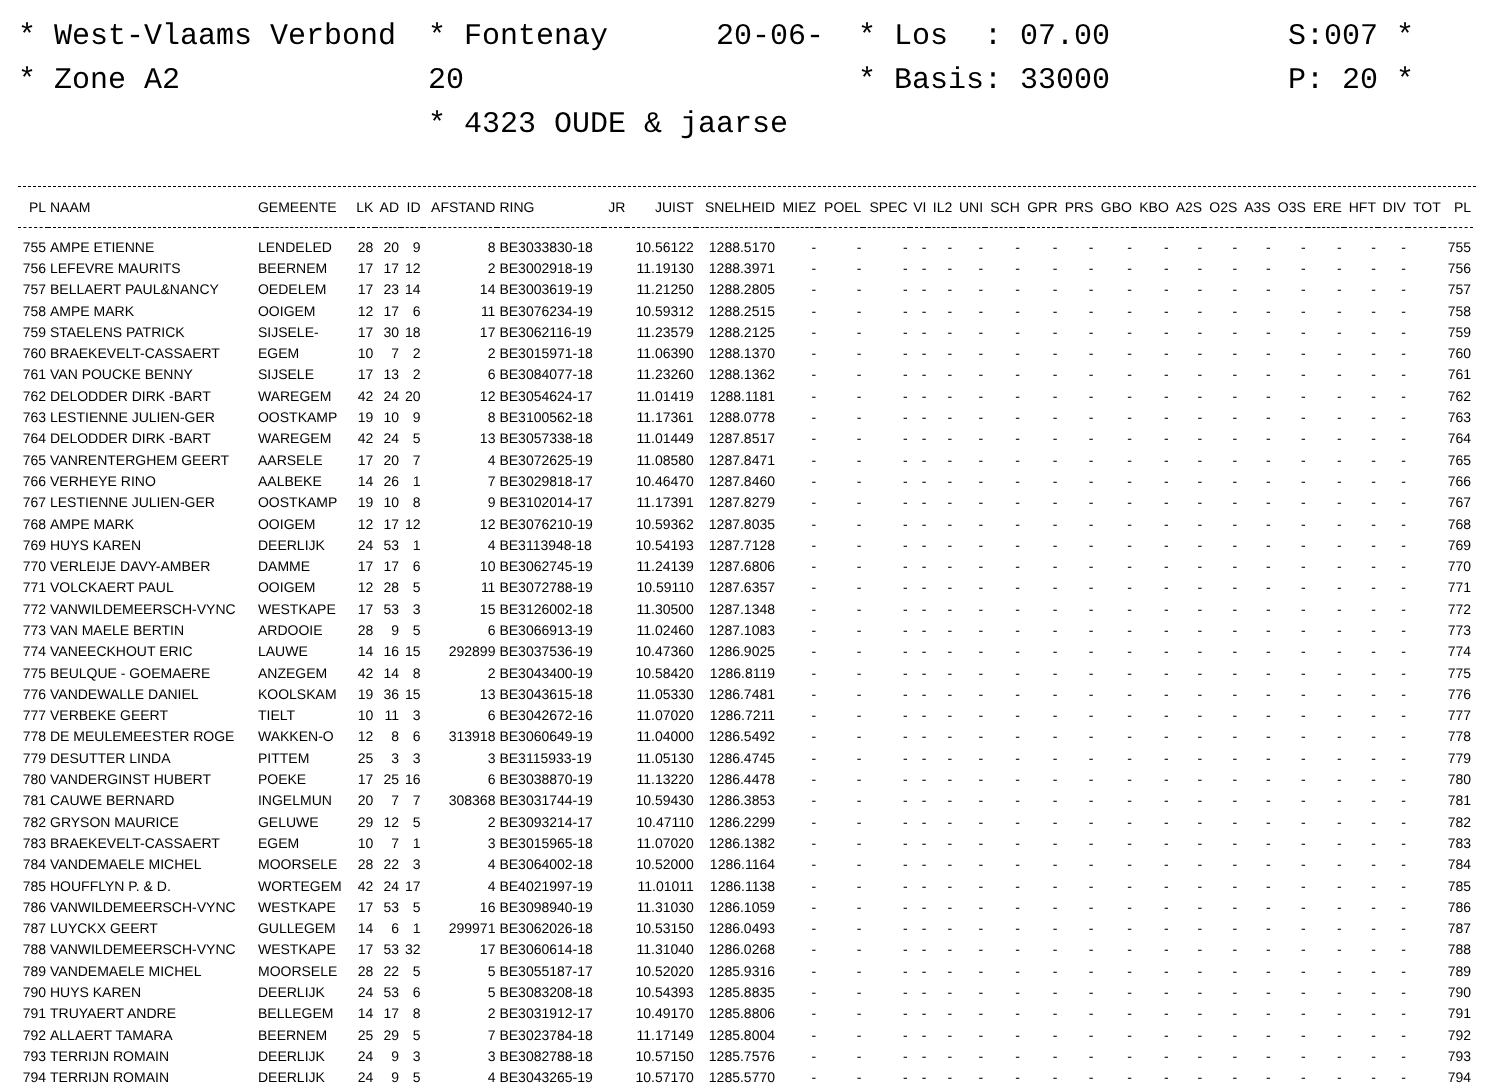* West-Vlaams Verbond
* Zone A2
* Fontenay 20-06-20
* 4323 OUDE & jaarse
* Los : 07.00
* Basis: 33000
S:007 *
P: 20 *
| PL | NAAM | GEMEENTE | LK | AD | ID | AFSTAND | RING | JR | JUIST | SNELHEID | MIEZ | POEL | SPEC | VI | IL2 | UNI | SCH | GPR | PRS | GBO | KBO | A2S | O2S | A3S | O3S | ERE | HFT | DIV | TOT | PL |
| --- | --- | --- | --- | --- | --- | --- | --- | --- | --- | --- | --- | --- | --- | --- | --- | --- | --- | --- | --- | --- | --- | --- | --- | --- | --- | --- | --- | --- | --- | --- |
| 755 | AMPE ETIENNE | LENDELED | 28 | 20 | 9 | 8 | BE3033830-18 | | 10.56122 | 1288.5170 | - | - | - | - | - | - | - | - | - | - | - | - | - | - | - | - | - | - | | 755 |
| 756 | LEFEVRE MAURITS | BEERNEM | 17 | 17 | 12 | 2 | BE3002918-19 | | 11.19130 | 1288.3971 | - | - | - | - | - | - | - | - | - | - | - | - | - | - | - | - | - | - | | 756 |
| 757 | BELLAERT PAUL&NANCY | OEDELEM | 17 | 23 | 14 | 14 | BE3003619-19 | | 11.21250 | 1288.2805 | - | - | - | - | - | - | - | - | - | - | - | - | - | - | - | - | - | - | | 757 |
| 758 | AMPE MARK | OOIGEM | 12 | 17 | 6 | 11 | BE3076234-19 | | 10.59312 | 1288.2515 | - | - | - | - | - | - | - | - | - | - | - | - | - | - | - | - | - | - | | 758 |
| 759 | STAELENS PATRICK | SIJSELE- | 17 | 30 | 18 | 17 | BE3062116-19 | | 11.23579 | 1288.2125 | - | - | - | - | - | - | - | - | - | - | - | - | - | - | - | - | - | - | | 759 |
| 760 | BRAEKEVELT-CASSAERT | EGEM | 10 | 7 | 2 | 2 | BE3015971-18 | | 11.06390 | 1288.1370 | - | - | - | - | - | - | - | - | - | - | - | - | - | - | - | - | - | - | | 760 |
| 761 | VAN POUCKE BENNY | SIJSELE | 17 | 13 | 2 | 6 | BE3084077-18 | | 11.23260 | 1288.1362 | - | - | - | - | - | - | - | - | - | - | - | - | - | - | - | - | - | - | | 761 |
| 762 | DELODDER DIRK -BART | WAREGEM | 42 | 24 | 20 | 12 | BE3054624-17 | | 11.01419 | 1288.1181 | - | - | - | - | - | - | - | - | - | - | - | - | - | - | - | - | - | - | | 762 |
| 763 | LESTIENNE JULIEN-GER | OOSTKAMP | 19 | 10 | 9 | 8 | BE3100562-18 | | 11.17361 | 1288.0778 | - | - | - | - | - | - | - | - | - | - | - | - | - | - | - | - | - | - | | 763 |
| 764 | DELODDER DIRK -BART | WAREGEM | 42 | 24 | 5 | 13 | BE3057338-18 | | 11.01449 | 1287.8517 | - | - | - | - | - | - | - | - | - | - | - | - | - | - | - | - | - | - | | 764 |
| 765 | VANRENTERGHEM GEERT | AARSELE | 17 | 20 | 7 | 4 | BE3072625-19 | | 11.08580 | 1287.8471 | - | - | - | - | - | - | - | - | - | - | - | - | - | - | - | - | - | - | | 765 |
| 766 | VERHEYE RINO | AALBEKE | 14 | 26 | 1 | 7 | BE3029818-17 | | 10.46470 | 1287.8460 | - | - | - | - | - | - | - | - | - | - | - | - | - | - | - | - | - | - | | 766 |
| 767 | LESTIENNE JULIEN-GER | OOSTKAMP | 19 | 10 | 8 | 9 | BE3102014-17 | | 11.17391 | 1287.8279 | - | - | - | - | - | - | - | - | - | - | - | - | - | - | - | - | - | - | | 767 |
| 768 | AMPE MARK | OOIGEM | 12 | 17 | 12 | 12 | BE3076210-19 | | 10.59362 | 1287.8035 | - | - | - | - | - | - | - | - | - | - | - | - | - | - | - | - | - | - | | 768 |
| 769 | HUYS KAREN | DEERLIJK | 24 | 53 | 1 | 4 | BE3113948-18 | | 10.54193 | 1287.7128 | - | - | - | - | - | - | - | - | - | - | - | - | - | - | - | - | - | - | | 769 |
| 770 | VERLEIJE DAVY-AMBER | DAMME | 17 | 17 | 6 | 10 | BE3062745-19 | | 11.24139 | 1287.6806 | - | - | - | - | - | - | - | - | - | - | - | - | - | - | - | - | - | - | | 770 |
| 771 | VOLCKAERT PAUL | OOIGEM | 12 | 28 | 5 | 11 | BE3072788-19 | | 10.59110 | 1287.6357 | - | - | - | - | - | - | - | - | - | - | - | - | - | - | - | - | - | - | | 771 |
| 772 | VANWILDEMEERSCH-VYNC | WESTKAPE | 17 | 53 | 3 | 15 | BE3126002-18 | | 11.30500 | 1287.1348 | - | - | - | - | - | - | - | - | - | - | - | - | - | - | - | - | - | - | | 772 |
| 773 | VAN MAELE BERTIN | ARDOOIE | 28 | 9 | 5 | 6 | BE3066913-19 | | 11.02460 | 1287.1083 | - | - | - | - | - | - | - | - | - | - | - | - | - | - | - | - | - | - | | 773 |
| 774 | VANEECKHOUT ERIC | LAUWE | 14 | 16 | 15 | 292899 | BE3037536-19 | | 10.47360 | 1286.9025 | - | - | - | - | - | - | - | - | - | - | - | - | - | - | - | - | - | - | | 774 |
| 775 | BEULQUE - GOEMAERE | ANZEGEM | 42 | 14 | 8 | 2 | BE3043400-19 | | 10.58420 | 1286.8119 | - | - | - | - | - | - | - | - | - | - | - | - | - | - | - | - | - | - | | 775 |
| 776 | VANDEWALLE DANIEL | KOOLSKAM | 19 | 36 | 15 | 13 | BE3043615-18 | | 11.05330 | 1286.7481 | - | - | - | - | - | - | - | - | - | - | - | - | - | - | - | - | - | - | | 776 |
| 777 | VERBEKE GEERT | TIELT | 10 | 11 | 3 | 6 | BE3042672-16 | | 11.07020 | 1286.7211 | - | - | - | - | - | - | - | - | - | - | - | - | - | - | - | - | - | - | | 777 |
| 778 | DE MEULEMEESTER ROGE | WAKKEN-O | 12 | 8 | 6 | 313918 | BE3060649-19 | | 11.04000 | 1286.5492 | - | - | - | - | - | - | - | - | - | - | - | - | - | - | - | - | - | - | | 778 |
| 779 | DESUTTER LINDA | PITTEM | 25 | 3 | 3 | 3 | BE3115933-19 | | 11.05130 | 1286.4745 | - | - | - | - | - | - | - | - | - | - | - | - | - | - | - | - | - | - | | 779 |
| 780 | VANDERGINST HUBERT | POEKE | 17 | 25 | 16 | 6 | BE3038870-19 | | 11.13220 | 1286.4478 | - | - | - | - | - | - | - | - | - | - | - | - | - | - | - | - | - | - | | 780 |
| 781 | CAUWE BERNARD | INGELMUN | 20 | 7 | 7 | 308368 | BE3031744-19 | | 10.59430 | 1286.3853 | - | - | - | - | - | - | - | - | - | - | - | - | - | - | - | - | - | - | | 781 |
| 782 | GRYSON MAURICE | GELUWE | 29 | 12 | 5 | 2 | BE3093214-17 | | 10.47110 | 1286.2299 | - | - | - | - | - | - | - | - | - | - | - | - | - | - | - | - | - | - | | 782 |
| 783 | BRAEKEVELT-CASSAERT | EGEM | 10 | 7 | 1 | 3 | BE3015965-18 | | 11.07020 | 1286.1382 | - | - | - | - | - | - | - | - | - | - | - | - | - | - | - | - | - | - | | 783 |
| 784 | VANDEMAELE MICHEL | MOORSELE | 28 | 22 | 3 | 4 | BE3064002-18 | | 10.52000 | 1286.1164 | - | - | - | - | - | - | - | - | - | - | - | - | - | - | - | - | - | - | | 784 |
| 785 | HOUFFLYN P. & D. | WORTEGEM | 42 | 24 | 17 | 4 | BE4021997-19 | | 11.01011 | 1286.1138 | - | - | - | - | - | - | - | - | - | - | - | - | - | - | - | - | - | - | | 785 |
| 786 | VANWILDEMEERSCH-VYNC | WESTKAPE | 17 | 53 | 5 | 16 | BE3098940-19 | | 11.31030 | 1286.1059 | - | - | - | - | - | - | - | - | - | - | - | - | - | - | - | - | - | - | | 786 |
| 787 | LUYCKX GEERT | GULLEGEM | 14 | 6 | 1 | 299971 | BE3062026-18 | | 10.53150 | 1286.0493 | - | - | - | - | - | - | - | - | - | - | - | - | - | - | - | - | - | - | | 787 |
| 788 | VANWILDEMEERSCH-VYNC | WESTKAPE | 17 | 53 | 32 | 17 | BE3060614-18 | | 11.31040 | 1286.0268 | - | - | - | - | - | - | - | - | - | - | - | - | - | - | - | - | - | - | | 788 |
| 789 | VANDEMAELE MICHEL | MOORSELE | 28 | 22 | 5 | 5 | BE3055187-17 | | 10.52020 | 1285.9316 | - | - | - | - | - | - | - | - | - | - | - | - | - | - | - | - | - | - | | 789 |
| 790 | HUYS KAREN | DEERLIJK | 24 | 53 | 6 | 5 | BE3083208-18 | | 10.54393 | 1285.8835 | - | - | - | - | - | - | - | - | - | - | - | - | - | - | - | - | - | - | | 790 |
| 791 | TRUYAERT ANDRE | BELLEGEM | 14 | 17 | 8 | 2 | BE3031912-17 | | 10.49170 | 1285.8806 | - | - | - | - | - | - | - | - | - | - | - | - | - | - | - | - | - | - | | 791 |
| 792 | ALLAERT TAMARA | BEERNEM | 25 | 29 | 5 | 7 | BE3023784-18 | | 11.17149 | 1285.8004 | - | - | - | - | - | - | - | - | - | - | - | - | - | - | - | - | - | - | | 792 |
| 793 | TERRIJN ROMAIN | DEERLIJK | 24 | 9 | 3 | 3 | BE3082788-18 | | 10.57150 | 1285.7576 | - | - | - | - | - | - | - | - | - | - | - | - | - | - | - | - | - | - | | 793 |
| 794 | TERRIJN ROMAIN | DEERLIJK | 24 | 9 | 5 | 4 | BE3043265-19 | | 10.57170 | 1285.5770 | - | - | - | - | - | - | - | - | - | - | - | - | - | - | - | - | - | - | | 794 |